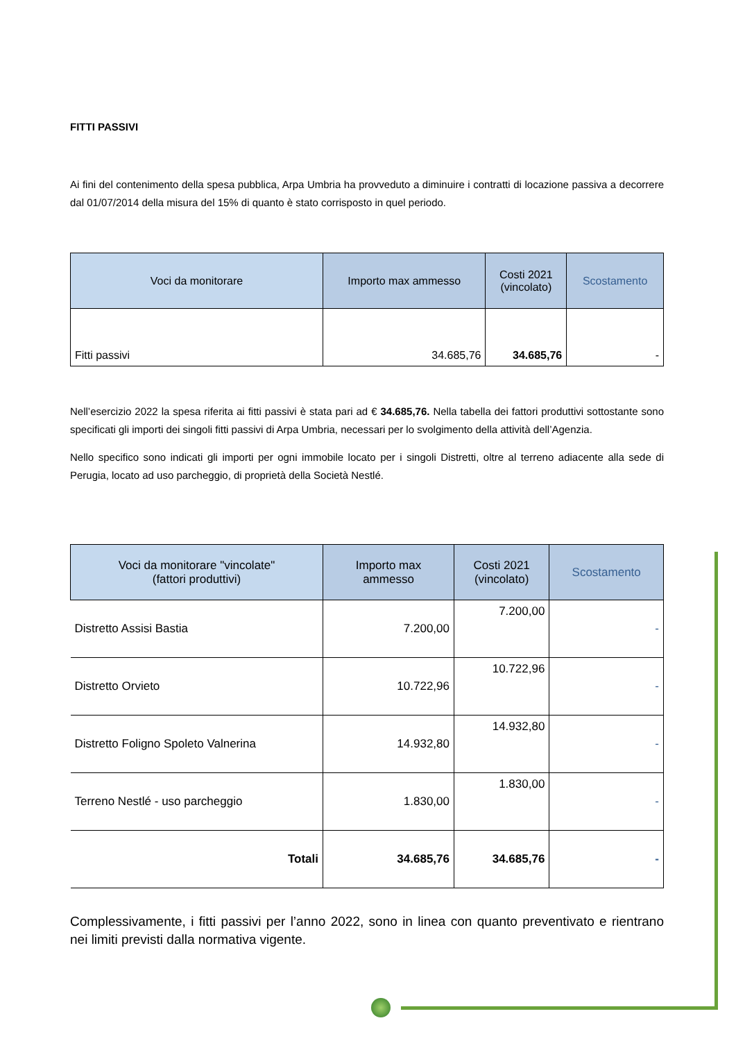FITTI PASSIVI
Ai fini del contenimento della spesa pubblica, Arpa Umbria ha provveduto a diminuire i contratti di locazione passiva a decorrere dal 01/07/2014 della misura del 15% di quanto è stato corrisposto in quel periodo.
| Voci da monitorare | Importo max ammesso | Costi 2021 (vincolato) | Scostamento |
| --- | --- | --- | --- |
| Fitti passivi | 34.685,76 | 34.685,76 | - |
Nell’esercizio 2022 la spesa riferita ai fitti passivi è stata pari ad € 34.685,76. Nella tabella dei fattori produttivi sottostante sono specificati gli importi dei singoli fitti passivi di Arpa Umbria, necessari per lo svolgimento della attività dell’Agenzia.
Nello specifico sono indicati gli importi per ogni immobile locato per i singoli Distretti, oltre al terreno adiacente alla sede di Perugia, locato ad uso parcheggio, di proprietà della Società Nestlé.
| Voci da monitorare "vincolate" (fattori produttivi) | Importo max ammesso | Costi 2021 (vincolato) | Scostamento |
| --- | --- | --- | --- |
| Distretto Assisi Bastia | 7.200,00 | 7.200,00 | - |
| Distretto Orvieto | 10.722,96 | 10.722,96 | - |
| Distretto Foligno Spoleto Valnerina | 14.932,80 | 14.932,80 | - |
| Terreno Nestlé - uso parcheggio | 1.830,00 | 1.830,00 | - |
| Totali | 34.685,76 | 34.685,76 | - |
Complessivamente, i fitti passivi per l’anno 2022, sono in linea con quanto preventivato e rientrano nei limiti previsti dalla normativa vigente.